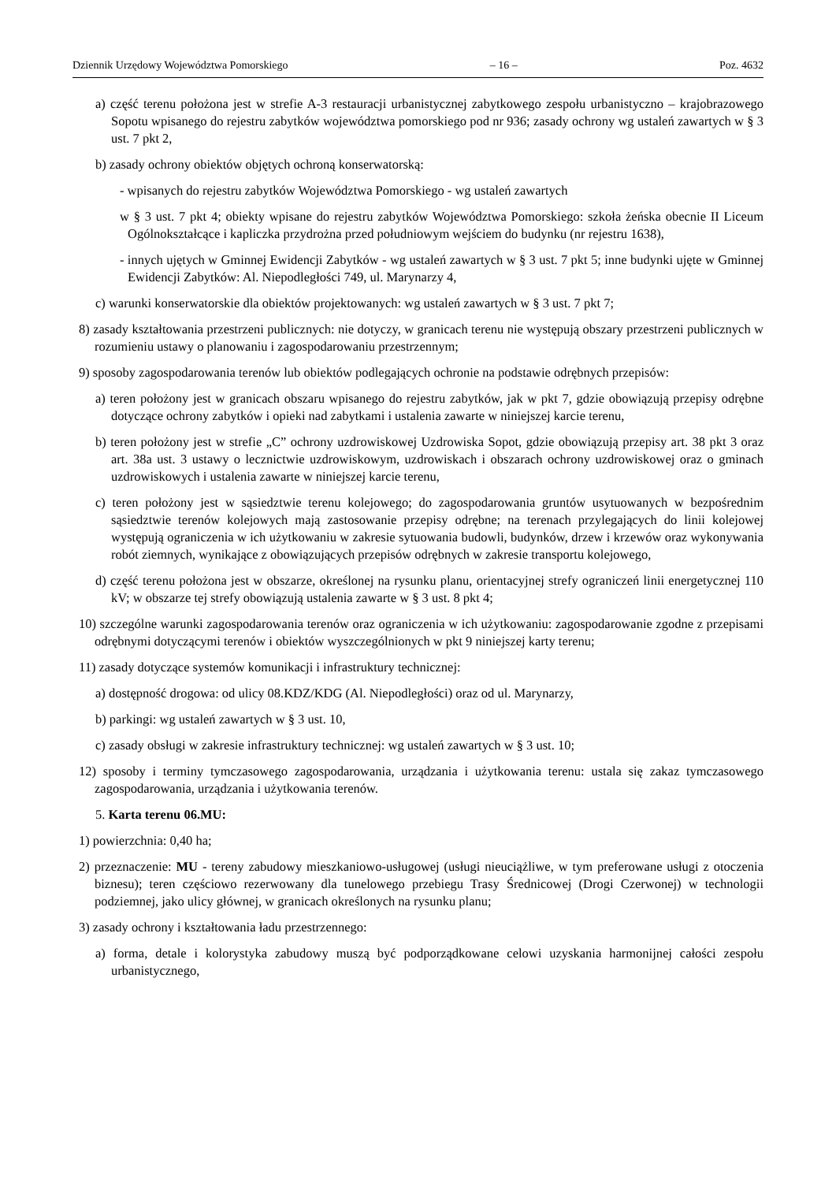Dziennik Urzędowy Województwa Pomorskiego – 16 – Poz. 4632
a) część terenu położona jest w strefie A-3 restauracji urbanistycznej zabytkowego zespołu urbanistyczno – krajobrazowego Sopotu wpisanego do rejestru zabytków województwa pomorskiego pod nr 936; zasady ochrony wg ustaleń zawartych w § 3 ust. 7 pkt 2,
b) zasady ochrony obiektów objętych ochroną konserwatorską:
- wpisanych do rejestru zabytków Województwa Pomorskiego - wg ustaleń zawartych
w § 3 ust. 7 pkt 4; obiekty wpisane do rejestru zabytków Województwa Pomorskiego: szkoła żeńska obecnie II Liceum Ogólnokształcące i kapliczka przydrożna przed południowym wejściem do budynku (nr rejestru 1638),
- innych ujętych w Gminnej Ewidencji Zabytków - wg ustaleń zawartych w § 3 ust. 7 pkt 5; inne budynki ujęte w Gminnej Ewidencji Zabytków: Al. Niepodległości 749, ul. Marynarzy 4,
c) warunki konserwatorskie dla obiektów projektowanych: wg ustaleń zawartych w § 3 ust. 7 pkt 7;
8) zasady kształtowania przestrzeni publicznych: nie dotyczy, w granicach terenu nie występują obszary przestrzeni publicznych w rozumieniu ustawy o planowaniu i zagospodarowaniu przestrzennym;
9) sposoby zagospodarowania terenów lub obiektów podlegających ochronie na podstawie odrębnych przepisów:
a) teren położony jest w granicach obszaru wpisanego do rejestru zabytków, jak w pkt 7, gdzie obowiązują przepisy odrębne dotyczące ochrony zabytków i opieki nad zabytkami i ustalenia zawarte w niniejszej karcie terenu,
b) teren położony jest w strefie „C” ochrony uzdrowiskowej Uzdrowiska Sopot, gdzie obowiązują przepisy art. 38 pkt 3 oraz art. 38a ust. 3 ustawy o lecznictwie uzdrowiskowym, uzdrowiskach i obszarach ochrony uzdrowiskowej oraz o gminach uzdrowiskowych i ustalenia zawarte w niniejszej karcie terenu,
c) teren położony jest w sąsiedztwie terenu kolejowego; do zagospodarowania gruntów usytuowanych w bezpośrednim sąsiedztwie terenów kolejowych mają zastosowanie przepisy odrębne; na terenach przylegających do linii kolejowej występują ograniczenia w ich użytkowaniu w zakresie sytuowania budowli, budynków, drzew i krzewów oraz wykonywania robót ziemnych, wynikające z obowiązujących przepisów odrębnych w zakresie transportu kolejowego,
d) część terenu położona jest w obszarze, określonej na rysunku planu, orientacyjnej strefy ograniczeń linii energetycznej 110 kV; w obszarze tej strefy obowiązują ustalenia zawarte w § 3 ust. 8 pkt 4;
10) szczególne warunki zagospodarowania terenów oraz ograniczenia w ich użytkowaniu: zagospodarowanie zgodne z przepisami odrębnymi dotyczącymi terenów i obiektów wyszczególnionych w pkt 9 niniejszej karty terenu;
11) zasady dotyczące systemów komunikacji i infrastruktury technicznej:
a) dostępność drogowa: od ulicy 08.KDZ/KDG (Al. Niepodległości) oraz od ul. Marynarzy,
b) parkingi: wg ustaleń zawartych w § 3 ust. 10,
c) zasady obsługi w zakresie infrastruktury technicznej: wg ustaleń zawartych w § 3 ust. 10;
12) sposoby i terminy tymczasowego zagospodarowania, urządzania i użytkowania terenu: ustala się zakaz tymczasowego zagospodarowania, urządzania i użytkowania terenów.
5. Karta terenu 06.MU:
1) powierzchnia: 0,40 ha;
2) przeznaczenie: MU - tereny zabudowy mieszkaniowo-usługowej (usługi nieuciążliwe, w tym preferowane usługi z otoczenia biznesu); teren częściowo rezerwowany dla tunelowego przebiegu Trasy Średnicowej (Drogi Czerwonej) w technologii podziemnej, jako ulicy głównej, w granicach określonych na rysunku planu;
3) zasady ochrony i kształtowania ładu przestrzennego:
a) forma, detale i kolorystyka zabudowy muszą być podporządkowane celowi uzyskania harmonijnej całości zespołu urbanistycznego,